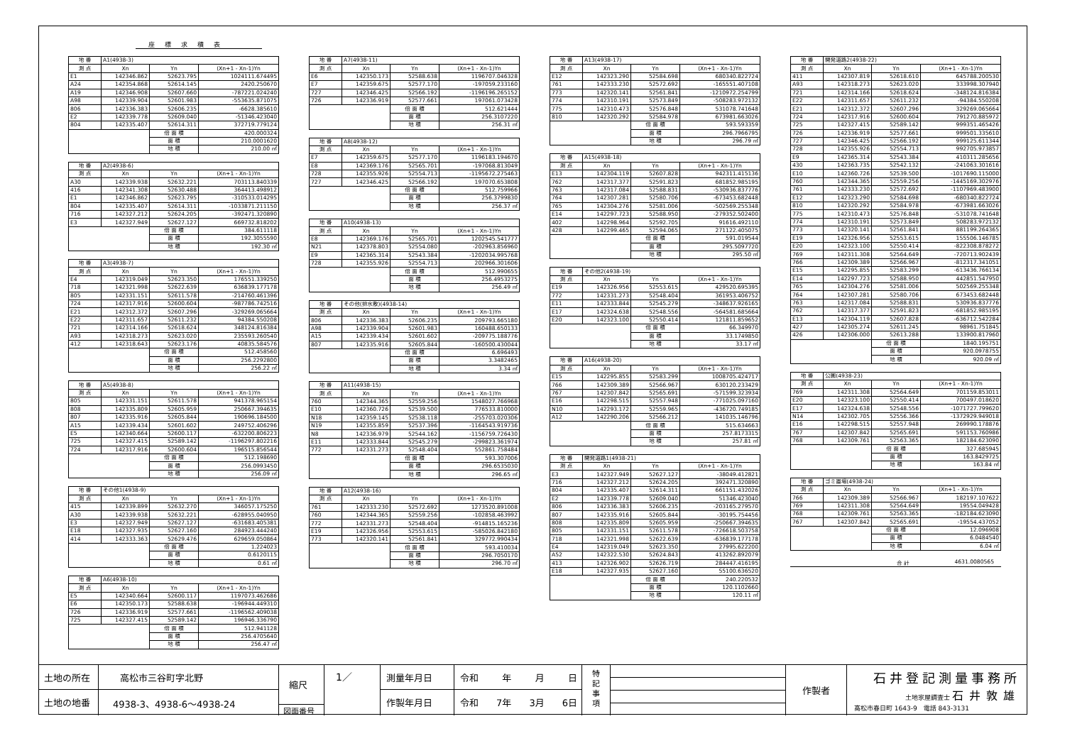座標求積表
| 地 番 | A1(4938-3) | | |
| --- | --- | --- | --- |
| 測 点 | Xn | Yn | (Xn+1 - Xn-1)Yn |
| E1 | 142346.862 | 52623.795 | 1024111.674495 |
| A24 | 142354.868 | 52614.145 | 2420.250670 |
| A19 | 142346.908 | 52607.660 | -787221.024240 |
| A98 | 142339.904 | 52601.983 | -553635.871075 |
| 806 | 142336.383 | 52606.235 | -6628.385610 |
| E2 | 142339.778 | 52609.040 | -51346.423040 |
| 804 | 142335.407 | 52614.311 | 372719.779124 |
| | | 倍 面 積 | 420.000324 |
| | | 面 積 | 210.0001620 |
| | | 地 積 | 210.00 ㎡ |
| 地 番 | A2(4938-6) | | |
| --- | --- | --- | --- |
| 測 点 | Xn | Yn | (Xn+1 - Xn-1)Yn |
| A30 | 142339.938 | 52632.221 | 703113.840339 |
| 416 | 142341.308 | 52630.488 | 364413.498912 |
| E1 | 142346.862 | 52623.795 | -310533.014295 |
| 804 | 142335.407 | 52614.311 | -1033871.211150 |
| 716 | 142327.212 | 52624.205 | -392471.320890 |
| E3 | 142327.949 | 52627.127 | 669732.818202 |
| | | 倍 面 積 | 384.611118 |
| | | 面 積 | 192.3055590 |
| | | 地 積 | 192.30 ㎡ |
| 地 番 | A3(4938-7) | | |
| --- | --- | --- | --- |
| 測 点 | Xn | Yn | (Xn+1 - Xn-1)Yn |
| E4 | 142319.049 | 52623.350 | 176551.339250 |
| 718 | 142321.998 | 52622.639 | 636839.177178 |
| 805 | 142331.151 | 52611.578 | -214760.461396 |
| 724 | 142317.916 | 52600.604 | -987786.742516 |
| E21 | 142312.372 | 52607.296 | -329269.065664 |
| E22 | 142311.657 | 52611.232 | 94384.550208 |
| 721 | 142314.166 | 52618.624 | 348124.816384 |
| A93 | 142318.273 | 52623.020 | 235593.260540 |
| 412 | 142318.643 | 52623.176 | 40835.584576 |
| | | 倍 面 積 | 512.458560 |
| | | 面 積 | 256.2292800 |
| | | 地 積 | 256.22 ㎡ |
| 地 番 | A5(4938-8) | | |
| --- | --- | --- | --- |
| 測 点 | Xn | Yn | (Xn+1 - Xn-1)Yn |
| 805 | 142331.151 | 52611.578 | 941378.965154 |
| 808 | 142335.809 | 52605.959 | 250667.394635 |
| 807 | 142335.916 | 52605.844 | 190696.184500 |
| A15 | 142339.434 | 52601.602 | 249752.406296 |
| E5 | 142340.664 | 52600.117 | -632200.806223 |
| 725 | 142327.415 | 52589.142 | -1196297.802216 |
| 724 | 142317.916 | 52600.604 | 196515.856544 |
| | | 倍 面 積 | 512.198690 |
| | | 面 積 | 256.0993450 |
| | | 地 積 | 256.09 ㎡ |
| 地 番 | その他1(4938-9) | | |
| --- | --- | --- | --- |
| 測 点 | Xn | Yn | (Xn+1 - Xn-1)Yn |
| 415 | 142339.899 | 52632.270 | 346057.175250 |
| A30 | 142339.938 | 52632.221 | -628955.040950 |
| E3 | 142327.949 | 52627.127 | -631683.405381 |
| E18 | 142327.935 | 52627.160 | 284923.444240 |
| 414 | 142333.363 | 52629.476 | 629659.050864 |
| | | 倍 面 積 | 1.224023 |
| | | 面 積 | 0.6120115 |
| | | 地 積 | 0.61 ㎡ |
| 地 番 | A6(4938-10) | | |
| --- | --- | --- | --- |
| 測 点 | Xn | Yn | (Xn+1 - Xn-1)Yn |
| E5 | 142340.664 | 52600.117 | 1197073.462686 |
| E6 | 142350.173 | 52588.638 | -196944.449310 |
| 726 | 142336.919 | 52577.661 | -1196562.409038 |
| 725 | 142327.415 | 52589.142 | 196946.336790 |
| | | 倍 面 積 | 512.941128 |
| | | 面 積 | 256.4705640 |
| | | 地 積 | 256.47 ㎡ |
| 地 番 | A7(4938-11) | | |
| --- | --- | --- | --- |
| 測 点 | Xn | Yn | (Xn+1 - Xn-1)Yn |
| E6 | 142350.173 | 52588.638 | 1196707.046328 |
| E7 | 142359.675 | 52577.170 | -197059.233160 |
| 727 | 142346.425 | 52566.192 | -1196196.265152 |
| 726 | 142336.919 | 52577.661 | 197061.073428 |
| | | 倍 面 積 | 512.621444 |
| | | 面 積 | 256.3107220 |
| | | 地 積 | 256.31 ㎡ |
| 地 番 | A8(4938-12) | | |
| --- | --- | --- | --- |
| 測 点 | Xn | Yn | (Xn+1 - Xn-1)Yn |
| E7 | 142359.675 | 52577.170 | 1196183.194670 |
| E8 | 142369.176 | 52565.701 | -197068.813049 |
| 728 | 142355.926 | 52554.713 | -1195672.275463 |
| 727 | 142346.425 | 52566.192 | 197070.653808 |
| | | 倍 面 積 | 512.759966 |
| | | 面 積 | 256.3799830 |
| | | 地 積 | 256.37 ㎡ |
| 地 番 | A10(4938-13) | | |
| --- | --- | --- | --- |
| 測 点 | Xn | Yn | (Xn+1 - Xn-1)Yn |
| E8 | 142369.176 | 52565.701 | 1202545.541777 |
| N21 | 142378.803 | 52554.080 | -202963.856960 |
| E9 | 142365.314 | 52543.384 | -1202034.995768 |
| 728 | 142355.926 | 52554.713 | 202966.301606 |
| | | 倍 面 積 | 512.990655 |
| | | 面 積 | 256.4953275 |
| | | 地 積 | 256.49 ㎡ |
| 地 番 | その他(排水敷)(4938-14) | | |
| --- | --- | --- | --- |
| 測 点 | Xn | Yn | (Xn+1 - Xn-1)Yn |
| 806 | 142336.383 | 52606.235 | 209793.665180 |
| A98 | 142339.904 | 52601.983 | 160488.650133 |
| A15 | 142339.434 | 52601.602 | -209775.188776 |
| 807 | 142335.916 | 52605.844 | -160500.430044 |
| | | 倍 面 積 | 6.696493 |
| | | 面 積 | 3.3482465 |
| | | 地 積 | 3.34 ㎡ |
| 地 番 | A11(4938-15) | | |
| --- | --- | --- | --- |
| 測 点 | Xn | Yn | (Xn+1 - Xn-1)Yn |
| 760 | 142344.365 | 52559.256 | 1548027.766968 |
| E10 | 142360.726 | 52539.500 | 776533.810000 |
| N18 | 142359.145 | 52538.118 | -255703.020306 |
| N19 | 142355.859 | 52537.396 | -1164543.919736 |
| N8 | 142336.979 | 52544.162 | -1156759.726430 |
| E11 | 142333.844 | 52545.279 | -299823.361974 |
| 772 | 142331.273 | 52548.404 | 552861.758484 |
| | | 倍 面 積 | 593.307006 |
| | | 面 積 | 296.6535030 |
| | | 地 積 | 296.65 ㎡ |
| 地 番 | A12(4938-16) | | |
| --- | --- | --- | --- |
| 測 点 | Xn | Yn | (Xn+1 - Xn-1)Yn |
| 761 | 142333.230 | 52572.692 | 1273520.891008 |
| 760 | 142344.365 | 52559.256 | -102858.463992 |
| 772 | 142331.273 | 52548.404 | -914815.165236 |
| E19 | 142326.956 | 52553.615 | -585026.842180 |
| 773 | 142320.141 | 52561.841 | 329772.990434 |
| | | 倍 面 積 | 593.410034 |
| | | 面 積 | 296.7050170 |
| | | 地 積 | 296.70 ㎡ |
| 地 番 | A13(4938-17) | | |
| --- | --- | --- | --- |
| 測 点 | Xn | Yn | (Xn+1 - Xn-1)Yn |
| E12 | 142323.290 | 52584.698 | 680340.822724 |
| 761 | 142333.230 | 52572.692 | -165551.407108 |
| 773 | 142320.141 | 52561.841 | -1210972.254799 |
| 774 | 142310.191 | 52573.849 | -508283.972132 |
| 775 | 142310.473 | 52576.848 | 531078.741648 |
| 810 | 142320.292 | 52584.978 | 673981.663026 |
| | | 倍 面 積 | 593.593359 |
| | | 面 積 | 296.7966795 |
| | | 地 積 | 296.79 ㎡ |
| 地 番 | A15(4938-18) | | |
| --- | --- | --- | --- |
| 測 点 | Xn | Yn | (Xn+1 - Xn-1)Yn |
| E13 | 142304.119 | 52607.828 | 942311.415136 |
| 762 | 142317.377 | 52591.823 | 681852.985195 |
| 763 | 142317.084 | 52588.831 | -530936.837776 |
| 764 | 142307.281 | 52580.706 | -673453.682448 |
| 765 | 142304.276 | 52581.006 | -502569.255348 |
| E14 | 142297.723 | 52588.950 | -279352.502400 |
| 402 | 142298.964 | 52592.705 | 91616.492110 |
| 428 | 142299.465 | 52594.065 | 271122.405075 |
| | | 倍 面 積 | 591.019544 |
| | | 面 積 | 295.5097720 |
| | | 地 積 | 295.50 ㎡ |
| 地 番 | その他2(4938-19) | | |
| --- | --- | --- | --- |
| 測 点 | Xn | Yn | (Xn+1 - Xn-1)Yn |
| E19 | 142326.956 | 52553.615 | 429520.695395 |
| 772 | 142331.273 | 52548.404 | 361953.406752 |
| E11 | 142333.844 | 52545.279 | -348637.926165 |
| E17 | 142324.638 | 52548.556 | -564581.685664 |
| E20 | 142323.100 | 52550.414 | 121811.859652 |
| | | 倍 面 積 | 66.349970 |
| | | 面 積 | 33.1749850 |
| | | 地 積 | 33.17 ㎡ |
| 地 番 | A16(4938-20) | | |
| --- | --- | --- | --- |
| 測 点 | Xn | Yn | (Xn+1 - Xn-1)Yn |
| E15 | 142295.855 | 52583.299 | 1008705.424717 |
| 766 | 142309.389 | 52566.967 | 630120.233429 |
| 767 | 142307.842 | 52565.691 | -571599.323934 |
| E16 | 142298.515 | 52557.948 | -771025.097160 |
| N10 | 142293.172 | 52559.965 | -436720.749185 |
| A12 | 142290.206 | 52566.212 | 141035.146796 |
| | | 倍 面 積 | 515.634663 |
| | | 面 積 | 257.8173315 |
| | | 地 積 | 257.81 ㎡ |
| 地 番 | 開発道路1(4938-21) | | |
| --- | --- | --- | --- |
| 測 点 | Xn | Yn | (Xn+1 - Xn-1)Yn |
| E3 | 142327.949 | 52627.127 | -38049.412821 |
| 716 | 142327.212 | 52624.205 | 392471.320890 |
| 804 | 142335.407 | 52614.311 | 661151.432026 |
| E2 | 142339.778 | 52609.040 | 51346.423040 |
| 806 | 142336.383 | 52606.235 | -203165.279570 |
| 807 | 142335.916 | 52605.844 | -30195.754456 |
| 808 | 142335.809 | 52605.959 | -250667.394635 |
| 805 | 142331.151 | 52611.578 | -726618.503758 |
| 718 | 142321.998 | 52622.639 | -636839.177178 |
| E4 | 142319.049 | 52623.350 | 27995.622200 |
| A52 | 142322.530 | 52624.843 | 413262.892079 |
| 413 | 142326.902 | 52626.719 | 284447.416195 |
| E18 | 142327.935 | 52627.160 | 55100.636520 |
| | | 倍 面 積 | 240.220532 |
| | | 面 積 | 120.1102660 |
| | | 地 積 | 120.11 ㎡ |
| 地 番 | 開発道路2(4938-22) | | |
| --- | --- | --- | --- |
| 測 点 | Xn | Yn | (Xn+1 - Xn-1)Yn |
| 411 | 142307.819 | 52618.610 | 645788.200530 |
| A93 | 142318.273 | 52623.020 | 333998.307940 |
| 721 | 142314.166 | 52618.624 | -348124.816384 |
| E22 | 142311.657 | 52611.232 | -94384.550208 |
| E21 | 142312.372 | 52607.296 | 329269.065664 |
| 724 | 142317.916 | 52600.604 | 791270.885972 |
| 725 | 142327.415 | 52589.142 | 999351.465426 |
| 726 | 142336.919 | 52577.661 | 999501.335610 |
| 727 | 142346.425 | 52566.192 | 999125.611344 |
| 728 | 142355.926 | 52554.713 | 992705.973857 |
| E9 | 142365.314 | 52543.384 | 410311.285656 |
| 430 | 142363.735 | 52542.132 | -241063.301616 |
| E10 | 142360.726 | 52539.500 | -1017690.115000 |
| 760 | 142344.365 | 52559.256 | -1445169.302976 |
| 761 | 142333.230 | 52572.692 | -1107969.483900 |
| E12 | 142323.290 | 52584.698 | -680340.822724 |
| 810 | 142320.292 | 52584.978 | -673981.663026 |
| 775 | 142310.473 | 52576.848 | -531078.741648 |
| 774 | 142310.191 | 52573.849 | 508283.972132 |
| 773 | 142320.141 | 52561.841 | 881199.264365 |
| E19 | 142326.956 | 52553.615 | 155506.146785 |
| E20 | 142323.100 | 52550.414 | -822308.878272 |
| 769 | 142311.308 | 52564.649 | -720713.902439 |
| 766 | 142309.389 | 52566.967 | -812317.341051 |
| E15 | 142295.855 | 52583.299 | -613436.766134 |
| E14 | 142297.723 | 52588.950 | 442851.547950 |
| 765 | 142304.276 | 52581.006 | 502569.255348 |
| 764 | 142307.281 | 52580.706 | 673453.682448 |
| 763 | 142317.084 | 52588.831 | 530936.837776 |
| 762 | 142317.377 | 52591.823 | -681852.985195 |
| E13 | 142304.119 | 52607.828 | -636712.542284 |
| 427 | 142305.274 | 52611.245 | 98961.751845 |
| 426 | 142306.000 | 52613.288 | 133900.817960 |
| | | 倍 面 積 | 1840.195751 |
| | | 面 積 | 920.0978755 |
| | | 地 積 | 920.09 ㎡ |
| 地 番 | 公園(4938-23) | | |
| --- | --- | --- | --- |
| 測 点 | Xn | Yn | (Xn+1 - Xn-1)Yn |
| 769 | 142311.308 | 52564.649 | 701159.853011 |
| E20 | 142323.100 | 52550.414 | 700497.018620 |
| E17 | 142324.638 | 52548.556 | -1071727.799620 |
| N14 | 142302.705 | 52556.366 | -1372929.949018 |
| E16 | 142298.515 | 52557.948 | 269990.178876 |
| 767 | 142307.842 | 52565.691 | 591153.760986 |
| 768 | 142309.761 | 52563.365 | 182184.623090 |
| | | 倍 面 積 | 327.685945 |
| | | 面 積 | 163.8429725 |
| | | 地 積 | 163.84 ㎡ |
| 地 番 | ゴミ置場(4938-24) | | |
| --- | --- | --- | --- |
| 測 点 | Xn | Yn | (Xn+1 - Xn-1)Yn |
| 766 | 142309.389 | 52566.967 | 182197.107622 |
| 769 | 142311.308 | 52564.649 | 19554.049428 |
| 768 | 142309.761 | 52563.365 | -182184.623090 |
| 767 | 142307.842 | 52565.691 | -19554.437052 |
| | | 倍 面 積 | 12.096908 |
| | | 面 積 | 6.0484540 |
| | | 地 積 | 6.04 ㎡ |
合 計 4631.0080565
土地の所在
土地の地番
高松市三谷町字北野
4938-3、4938-6～4938-24
縮尺
図面番号
1／
測量年月日
作製年月日
令和 年 月 日
令和 7年 3月 6日
特
記
事
項
作製者
石井登記測量事務所
土地家屋調査士 石井敦雄
高松市春日町 1643-9　電話 843-3131